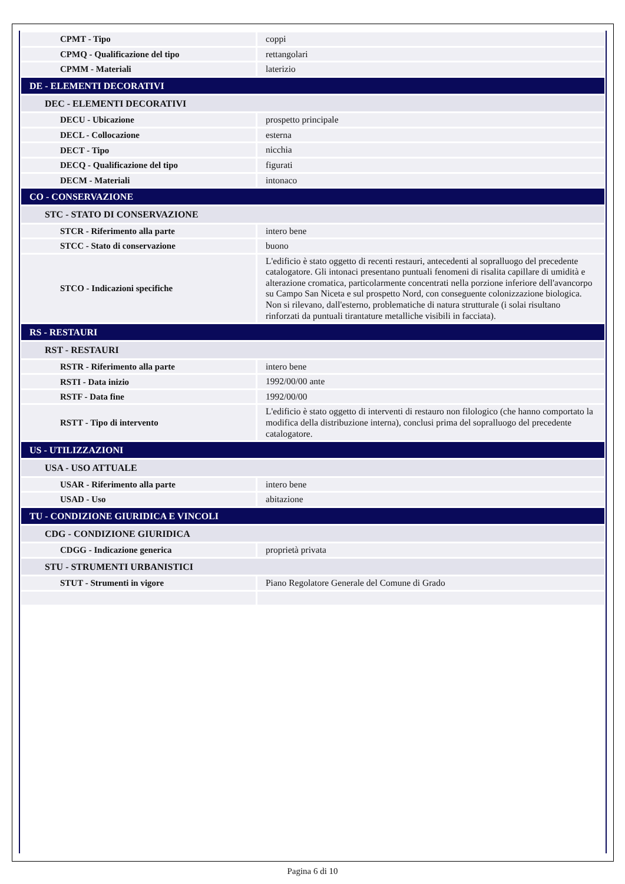| CPMT - Tipo | coppi |
| CPMQ - Qualificazione del tipo | rettangolari |
| CPMM - Materiali | laterizio |
| DE - ELEMENTI DECORATIVI | |
| DEC - ELEMENTI DECORATIVI | |
| DECU - Ubicazione | prospetto principale |
| DECL - Collocazione | esterna |
| DECT - Tipo | nicchia |
| DECQ - Qualificazione del tipo | figurati |
| DECM - Materiali | intonaco |
| CO - CONSERVAZIONE | |
| STC - STATO DI CONSERVAZIONE | |
| STCR - Riferimento alla parte | intero bene |
| STCC - Stato di conservazione | buono |
| STCO - Indicazioni specifiche | L'edificio è stato oggetto di recenti restauri, antecedenti al sopralluogo del precedente catalogatore. Gli intonaci presentano puntuali fenomeni di risalita capillare di umidità e alterazione cromatica, particolarmente concentrati nella porzione inferiore dell'avancorpo su Campo San Niceta e sul prospetto Nord, con conseguente colonizzazione biologica. Non si rilevano, dall'esterno, problematiche di natura strutturale (i solai risultano rinforzati da puntuali tirantature metalliche visibili in facciata). |
| RS - RESTAURI | |
| RST - RESTAURI | |
| RSTR - Riferimento alla parte | intero bene |
| RSTI - Data inizio | 1992/00/00 ante |
| RSTF - Data fine | 1992/00/00 |
| RSTT - Tipo di intervento | L'edificio è stato oggetto di interventi di restauro non filologico (che hanno comportato la modifica della distribuzione interna), conclusi prima del sopralluogo del precedente catalogatore. |
| US - UTILIZZAZIONI | |
| USA - USO ATTUALE | |
| USAR - Riferimento alla parte | intero bene |
| USAD - Uso | abitazione |
| TU - CONDIZIONE GIURIDICA E VINCOLI | |
| CDG - CONDIZIONE GIURIDICA | |
| CDGG - Indicazione generica | proprietà privata |
| STU - STRUMENTI URBANISTICI | |
| STUT - Strumenti in vigore | Piano Regolatore Generale del Comune di Grado |
Pagina 6 di 10